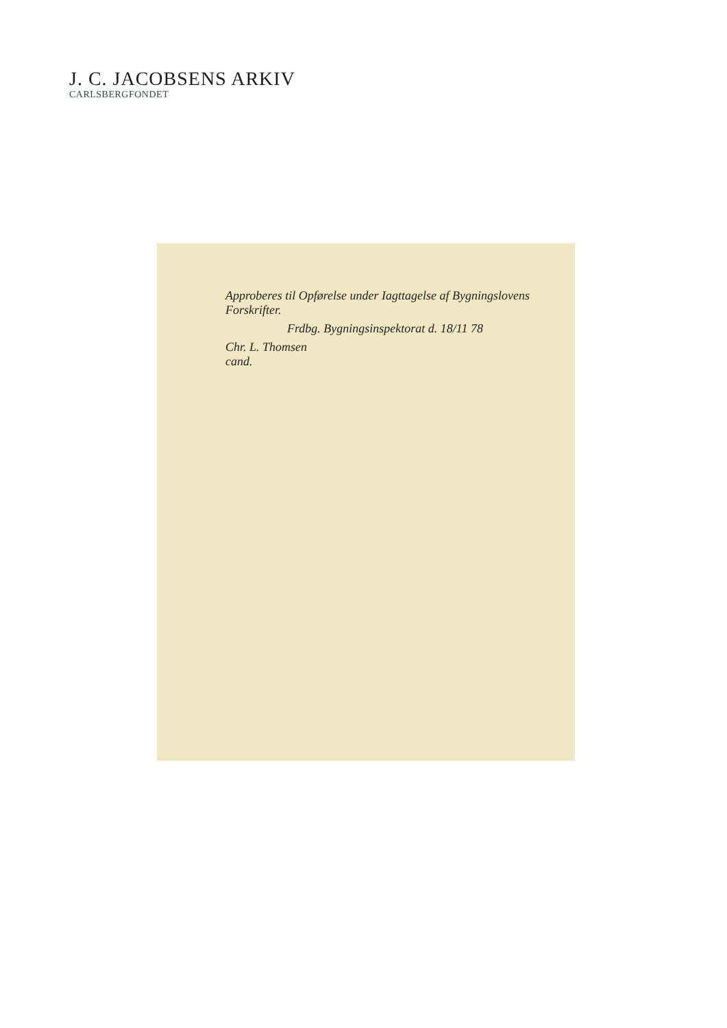J. C. JACOBSENS ARKIV
CARLSBERGFONDET
Approberes til Opførelse under Iagttagelse af Bygningslovens Forskrifter.
Frdbg. Bygningsinspektorat d. 18/11 78
Chr. L. Thomsen
cand.